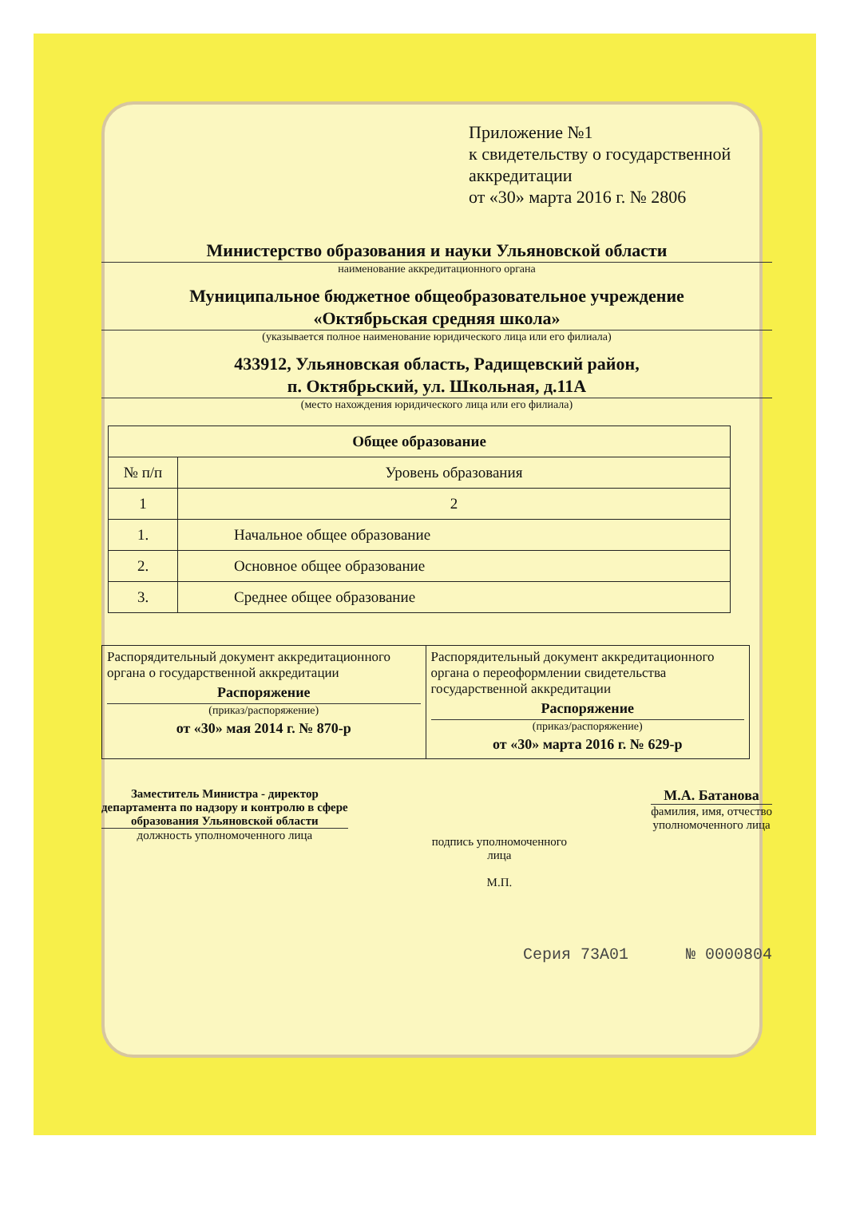Приложение №1
к свидетельству о государственной аккредитации
от «30» марта 2016 г. № 2806
Министерство образования и науки Ульяновской области
наименование аккредитационного органа
Муниципальное бюджетное общеобразовательное учреждение
«Октябрьская средняя школа»
(указывается полное наименование юридического лица или его филиала)
433912, Ульяновская область, Радищевский район,
п. Октябрьский, ул. Школьная, д.11А
(место нахождения юридического лица или его филиала)
| Общее образование | |
| --- | --- |
| № п/п | Уровень образования |
| 1 | 2 |
| 1. | Начальное общее образование |
| 2. | Основное общее образование |
| 3. | Среднее общее образование |
Распорядительный документ аккредитационного органа о государственной аккредитации
Распоряжение
(приказ/распоряжение)
от «30» мая 2014 г. № 870-р
Распорядительный документ аккредитационного органа о переоформлении свидетельства государственной аккредитации
Распоряжение
(приказ/распоряжение)
от «30» марта 2016 г. № 629-р
Заместитель Министра - директор
департамента по надзору и контролю в сфере
образования Ульяновской области
должность уполномоченного лица
подпись уполномоченного
лица
М.П.
М.А. Батанова
фамилия, имя, отчество
уполномоченного лица
Серия 73А01 № 0000804